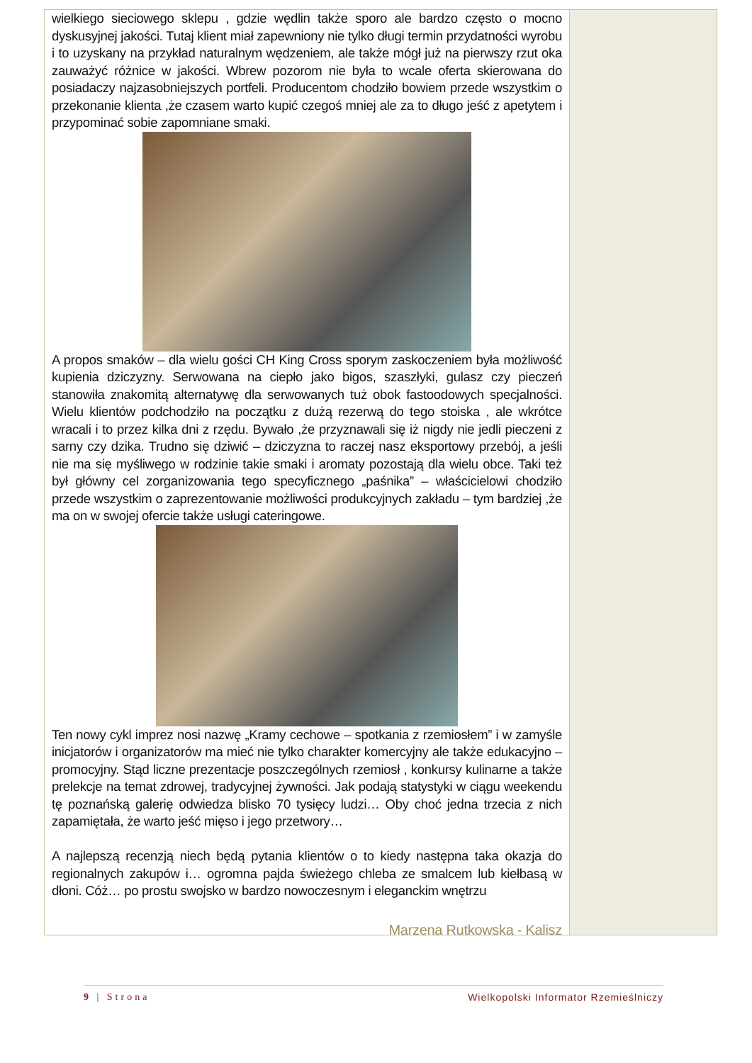wielkiego sieciowego sklepu , gdzie wędlin także sporo ale bardzo często o mocno dyskusyjnej jakości. Tutaj klient miał zapewniony nie tylko długi termin przydatności wyrobu i to uzyskany na przykład naturalnym wędzeniem, ale także mógł już na pierwszy rzut oka zauważyć różnice w jakości. Wbrew pozorom nie była to wcale oferta skierowana do posiadaczy najzasobniejszych portfeli. Producentom chodziło bowiem przede wszystkim o przekonanie klienta ,że czasem warto kupić czegoś mniej ale za to długo jeść z apetytem i przypominać sobie zapomniane smaki.
A propos smaków – dla wielu gości CH King Cross sporym zaskoczeniem była możliwość kupienia dziczyzny. Serwowana na ciepło jako bigos, szaszłyki, gulasz czy pieczeń stanowiła znakomitą alternatywę dla serwowanych tuż obok fastoodowych specjalności. Wielu klientów podchodziło na początku z dużą rezerwą do tego stoiska , ale wkrótce wracali i to przez kilka dni z rzędu. Bywało ,że przyznawali się iż nigdy nie jedli pieczeni z sarny czy dzika. Trudno się dziwić – dziczyzna to raczej nasz eksportowy przebój, a jeśli nie ma się myśliwego w rodzinie takie smaki i aromaty pozostają dla wielu obce. Taki też był główny cel zorganizowania tego specyficznego „paśnika” – właścicielowi chodziło przede wszystkim o zaprezentowanie możliwości produkcyjnych zakładu – tym bardziej ,że ma on w swojej ofercie także usługi cateringowe.
Ten nowy cykl imprez nosi nazwę „Kramy cechowe – spotkania z rzemiosłem” i w zamyśle inicjatorów i organizatorów ma mieć nie tylko charakter komercyjny ale także edukacyjno – promocyjny. Stąd liczne prezentacje poszczególnych rzemiosł , konkursy kulinarne a także prelekcje na temat zdrowej, tradycyjnej żywności. Jak podają statystyki w ciągu weekendu tę poznańską galerię odwiedza blisko 70 tysięcy ludzi… Oby choć jedna trzecia z nich zapamiętała, że warto jeść mięso i jego przetwory…
A najlepszą recenzją niech będą pytania klientów o to kiedy następna taka okazja do regionalnych zakupów i… ogromna pajda świeżego chleba ze smalcem lub kiełbasą w dłoni. Cóż… po prostu swojsko w bardzo nowoczesnym i eleganckim wnętrzu
Marzena Rutkowska - Kalisz
9 | Strona Wielkopolski Informator Rzemieślniczy